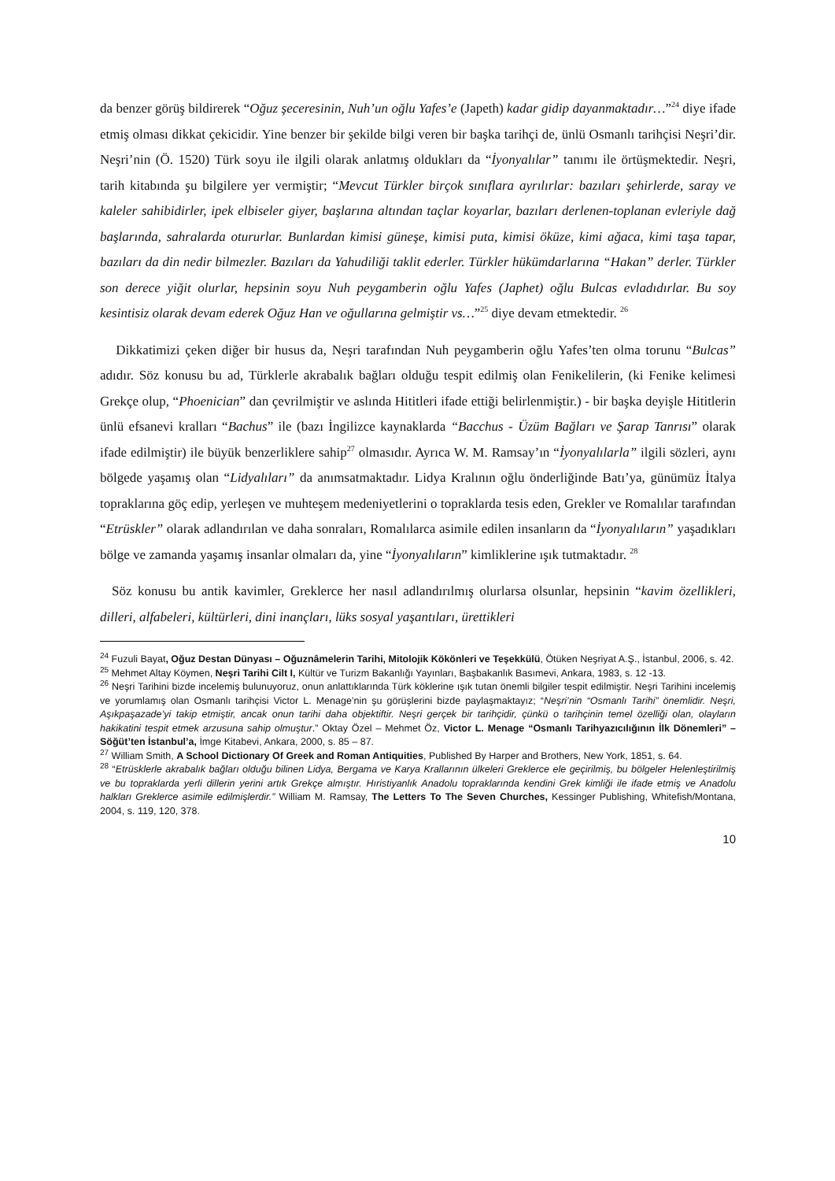da benzer görüş bildirerek “Oğuz şeceresinin, Nuh’un oğlu Yafes’e (Japeth) kadar gidip dayanmaktadır…”<sup>24</sup> diye ifade etmiş olması dikkat çekicidir. Yine benzer bir şekilde bilgi veren bir başka tarihçi de, ünlü Osmanlı tarihçisi Neşri’dir. Neşri’nin (Ö. 1520) Türk soyu ile ilgili olarak anlatmış oldukları da “İyonyalılar” tanımı ile örtüşmektedir. Neşri, tarih kitabında şu bilgilere yer vermiştir; “Mevcut Türkler birçok sınıflara ayrılırlar: bazıları şehirlerde, saray ve kaleler sahibidirler, ipek elbiseler giyer, başlarına altından taçlar koyarlar, bazıları derlenen-toplanan evleriyle dağ başlarında, sahralarda otururlar. Bunlardan kimisi güneşe, kimisi puta, kimisi öküze, kimi ağaca, kimi taşa tapar, bazıları da din nedir bilmezler. Bazıları da Yahudiliği taklit ederler. Türkler hükümdarlarına “Hakan” derler. Türkler son derece yiğit olurlar, hepsinin soyu Nuh peygamberin oğlu Yafes (Japhet) oğlu Bulcas evladıdırlar. Bu soy kesintisiz olarak devam ederek Oğuz Han ve oğullarına gelmiştir vs…”<sup>25</sup> diye devam etmektedir. <sup>26</sup>
Dikkatimizi çeken diğer bir husus da, Neşri tarafından Nuh peygamberin oğlu Yafes’ten olma torunu “Bulcas” adıdır. Söz konusu bu ad, Türklerle akrabalık bağları olduğu tespit edilmiş olan Fenikelilerin, (ki Fenike kelimesi Grekçe olup, “Phoenician” dan çevrilmiştir ve aslında Hititleri ifade ettiği belirlenmiştir.) - bir başka deyişle Hititlerin ünlü efsanevi kralları “Bachus” ile (bazı İngilizce kaynaklarda “Bacchus - Üzüm Bağları ve Şarap Tanrısı” olarak ifade edilmiştir) ile büyük benzerliklere sahip<sup>27</sup> olmasıdır. Ayrıca W. M. Ramsay’ın “İyonyalılarla” ilgili sözleri, aynı bölgede yaşamış olan “Lidyalıları” da anımsatmaktadır. Lidya Kralının oğlu önderliğinde Batı’ya, günümüz İtalya topraklarına göç edip, yerleşen ve muhteşem medeniyetlerini o topraklarda tesis eden, Grekler ve Romalılar tarafından “Etrüskler” olarak adlandırılan ve daha sonraları, Romalılarca asimile edilen insanların da “İyonyalıların” yaşadıkları bölge ve zamanda yaşamış insanlar olmaları da, yine “İyonyalıların” kimliklerine ışık tutmaktadır. <sup>28</sup>
Söz konusu bu antik kavimler, Greklerce her nasıl adlandırılmış olurlarsa olsunlar, hepsinin “kavim özellikleri, dilleri, alfabeleri, kültürleri, dini inançları, lüks sosyal yaşantıları, ürettikleri
<sup>24</sup> Fuzuli Bayat, Oğuz Destan Dünyası – Oğuznâmelerin Tarihi, Mitolojik Kökönleri ve Teşekkülü, Ötüken Neşriyat A.Ş., İstanbul, 2006, s. 42.
<sup>25</sup> Mehmet Altay Köymen, Neşri Tarihi Cilt I, Kültür ve Turizm Bakanlığı Yayınları, Başbakanlık Basımevi, Ankara, 1983, s. 12 -13.
<sup>26</sup> Neşri Tarihini bizde incelemiş bulunuyoruz, onun anlattıklarında Türk köklerine ışık tutan önemli bilgiler tespit edilmiştir. Neşri Tarihini incelemiş ve yorumlamış olan Osmanlı tarihçisi Victor L. Menage’nin şu görüşlerini bizde paylaşmaktayız; “Neşri’nin “Osmanlı Tarihi” önemlidir. Neşri, Aşıkpaşazade’yi takip etmiştir, ancak onun tarihi daha objektiftir. Neşri gerçek bir tarihçidir, çünkü o tarihçinin temel özelliği olan, olayların hakikatini tespit etmek arzusuna sahip olmuştur.” Oktay Özel – Mehmet Öz, Victor L. Menage “Osmanlı Tarihyazıcılığının İlk Dönemleri” – Söğüt’ten İstanbul’a, İmge Kitabevi, Ankara, 2000, s. 85 – 87.
<sup>27</sup> William Smith, A School Dictionary Of Greek and Roman Antiquities, Published By Harper and Brothers, New York, 1851, s. 64.
<sup>28</sup> “Etrüsklerle akrabalık bağları olduğu bilinen Lidya, Bergama ve Karya Krallarının ülkeleri Greklerce ele geçirilmiş, bu bölgeler Helenleştirilmiş ve bu topraklarda yerli dillerin yerini artık Grekçe almıştır. Hıristiyanlık Anadolu topraklarında kendini Grek kimliği ile ifade etmiş ve Anadolu halkları Greklerce asimile edilmişlerdir.” William M. Ramsay, The Letters To The Seven Churches, Kessinger Publishing, Whitefish/Montana, 2004, s. 119, 120, 378.
10